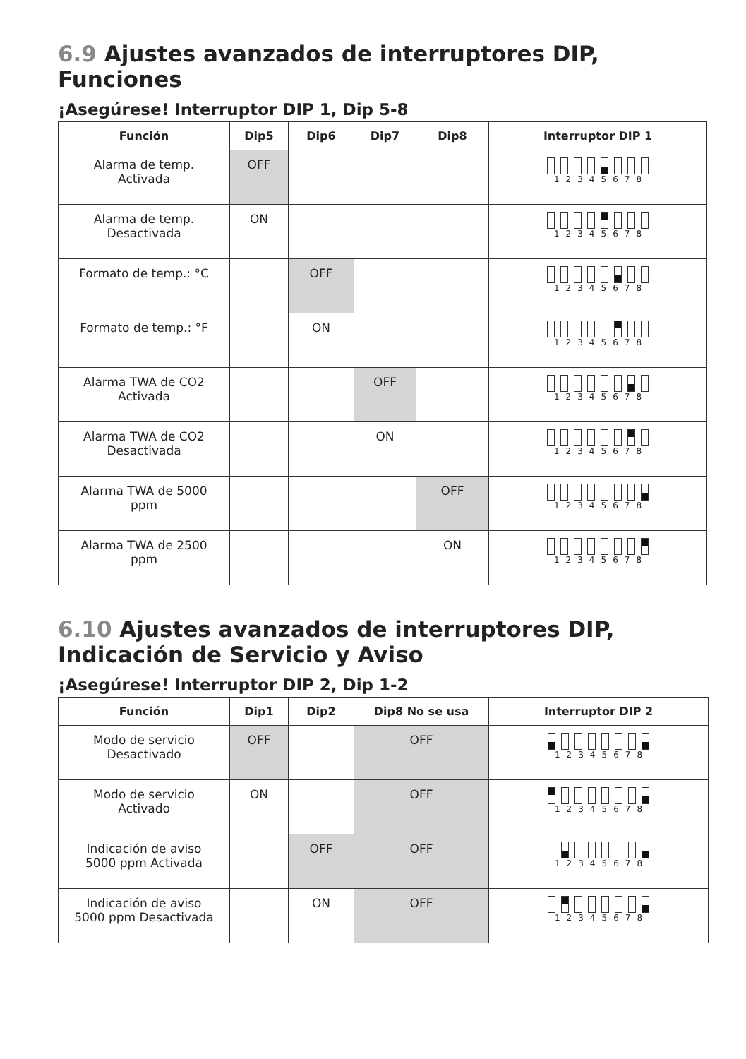6.9 Ajustes avanzados de interruptores DIP, Funciones
¡Asegúrese! Interruptor DIP 1, Dip 5-8
| Función | Dip5 | Dip6 | Dip7 | Dip8 | Interruptor DIP 1 |
| --- | --- | --- | --- | --- | --- |
| Alarma de temp. Activada | OFF | | | | 1 2 3 4 5 6 7 8 |
| Alarma de temp. Desactivada | ON | | | | 1 2 3 4 5 6 7 8 |
| Formato de temp.: °C | | OFF | | | 1 2 3 4 5 6 7 8 |
| Formato de temp.: °F | | ON | | | 1 2 3 4 5 6 7 8 |
| Alarma TWA de CO2 Activada | | | OFF | | 1 2 3 4 5 6 7 8 |
| Alarma TWA de CO2 Desactivada | | | ON | | 1 2 3 4 5 6 7 8 |
| Alarma TWA de 5000 ppm | | | | OFF | 1 2 3 4 5 6 7 8 |
| Alarma TWA de 2500 ppm | | | | ON | 1 2 3 4 5 6 7 8 |
6.10 Ajustes avanzados de interruptores DIP, Indicación de Servicio y Aviso
¡Asegúrese! Interruptor DIP 2, Dip 1-2
| Función | Dip1 | Dip2 | Dip8 No se usa | Interruptor DIP 2 |
| --- | --- | --- | --- | --- |
| Modo de servicio Desactivado | OFF | | OFF | 1 2 3 4 5 6 7 8 |
| Modo de servicio Activado | ON | | OFF | 1 2 3 4 5 6 7 8 |
| Indicación de aviso 5000 ppm Activada | | OFF | OFF | 1 2 3 4 5 6 7 8 |
| Indicación de aviso 5000 ppm Desactivada | | ON | OFF | 1 2 3 4 5 6 7 8 |